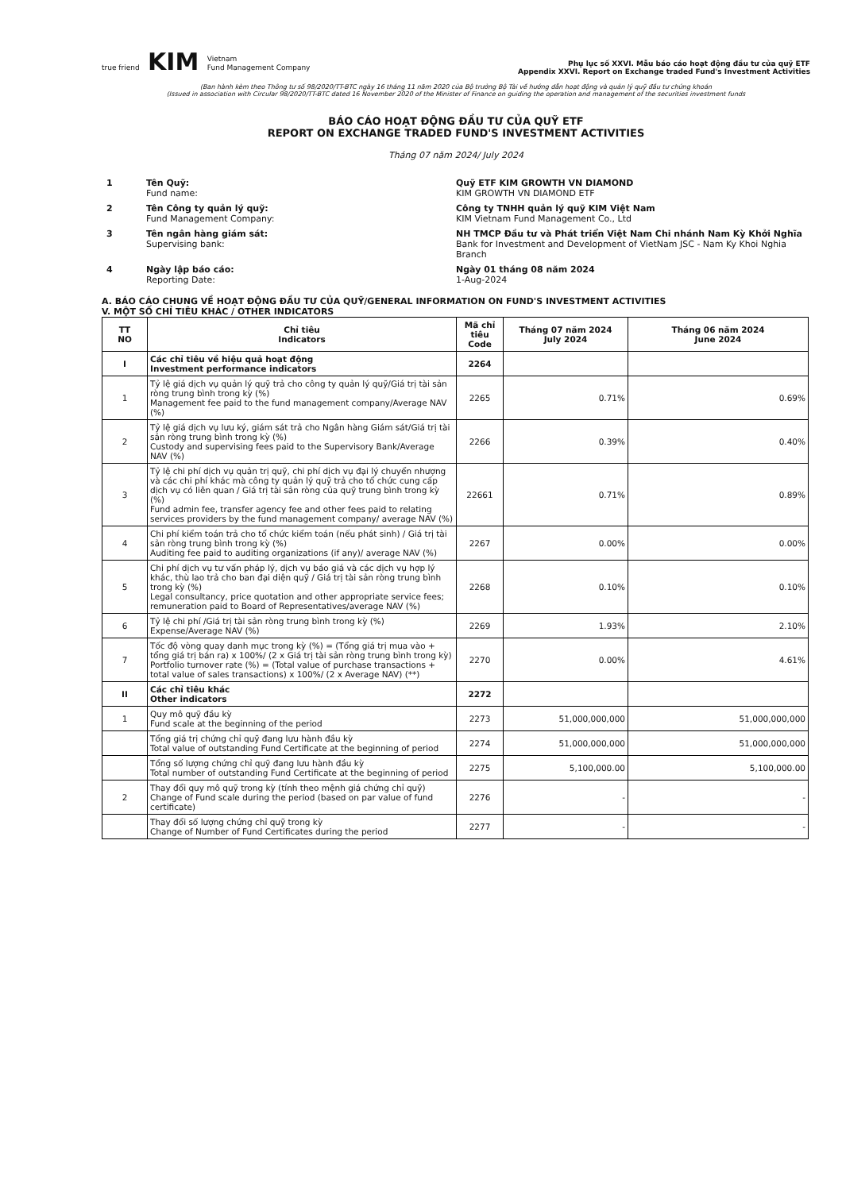true friend KIM Vietnam
Fund Management Company
Phụ lục số XXVI. Mẫu báo cáo hoạt động đầu tư của quỹ ETF
Appendix XXVI. Report on Exchange traded Fund's Investment Activities
(Ban hành kèm theo Thông tư số 98/2020/TT-BTC ngày 16 tháng 11 năm 2020 của Bộ trưởng Bộ Tài về hướng dẫn hoạt động và quản lý quỹ đầu tư chứng khoán
(Issued in association with Circular 98/2020/TT-BTC dated 16 November 2020 of the Minister of Finance on guiding the operation and management of the securities investment funds
BÁO CÁO HOẠT ĐỘNG ĐẦU TƯ CỦA QUỸ ETF
REPORT ON EXCHANGE TRADED FUND'S INVESTMENT ACTIVITIES
Tháng 07 năm 2024/ July 2024
| 1 | Tên Quỹ: Fund name: | Quỹ ETF KIM GROWTH VN DIAMOND KIM GROWTH VN DIAMOND ETF |
| 2 | Tên Công ty quản lý quỹ: Fund Management Company: | Công ty TNHH quản lý quỹ KIM Việt Nam KIM Vietnam Fund Management Co., Ltd |
| 3 | Tên ngân hàng giám sát: Supervising bank: | NH TMCP Đầu tư và Phát triển Việt Nam Chi nhánh Nam Kỳ Khởi Nghĩa Bank for Investment and Development of VietNam JSC - Nam Ky Khoi Nghia Branch |
| 4 | Ngày lập báo cáo: Reporting Date: | Ngày 01 tháng 08 năm 2024 1-Aug-2024 |
A. BÁO CÁO CHUNG VỀ HOẠT ĐỘNG ĐẦU TƯ CỦA QUỸ/GENERAL INFORMATION ON FUND'S INVESTMENT ACTIVITIES
V. MỘT SỐ CHỈ TIÊU KHÁC / OTHER INDICATORS
| TT NO | Chỉ tiêu Indicators | Mã chỉ tiêu Code | Tháng 07 năm 2024 July 2024 | Tháng 06 năm 2024 June 2024 |
| --- | --- | --- | --- | --- |
| I | Các chỉ tiêu về hiệu quả hoạt động Investment performance indicators | 2264 | | |
| 1 | Tỷ lệ giá dịch vụ quản lý quỹ trả cho công ty quản lý quỹ/Giá trị tài sản ròng trung bình trong kỳ (%) Management fee paid to the fund management company/Average NAV (%) | 2265 | 0.71% | 0.69% |
| 2 | Tỷ lệ giá dịch vụ lưu ký, giám sát trả cho Ngân hàng Giám sát/Giá trị tài sản ròng trung bình trong kỳ (%) Custody and supervising fees paid to the Supervisory Bank/Average NAV (%) | 2266 | 0.39% | 0.40% |
| 3 | Tỷ lệ chi phí dịch vụ quản trị quỹ, chi phí dịch vụ đại lý chuyển nhượng và các chi phí khác mà công ty quản lý quỹ trả cho tổ chức cung cấp dịch vụ có liên quan / Giá trị tài sản ròng của quỹ trung bình trong kỳ (%) Fund admin fee, transfer agency fee and other fees paid to relating services providers by the fund management company/ average NAV (%) | 22661 | 0.71% | 0.89% |
| 4 | Chi phí kiểm toán trả cho tổ chức kiểm toán (nếu phát sinh) / Giá trị tài sản ròng trung bình trong kỳ (%) Auditing fee paid to auditing organizations (if any)/ average NAV (%) | 2267 | 0.00% | 0.00% |
| 5 | Chi phí dịch vụ tư vấn pháp lý, dịch vụ báo giá và các dịch vụ hợp lý khác, thù lao trả cho ban đại diện quỹ / Giá trị tài sản ròng trung bình trong kỳ (%) Legal consultancy, price quotation and other appropriate service fees; remuneration paid to Board of Representatives/average NAV (%) | 2268 | 0.10% | 0.10% |
| 6 | Tỷ lệ chi phí /Giá trị tài sản ròng trung bình trong kỳ (%) Expense/Average NAV (%) | 2269 | 1.93% | 2.10% |
| 7 | Tốc độ vòng quay danh mục trong kỳ (%) = (Tổng giá trị mua vào + tổng giá trị bán ra) x 100%/ (2 x Giá trị tài sản ròng trung bình trong kỳ) Portfolio turnover rate (%) = (Total value of purchase transactions + total value of sales transactions) x 100%/ (2 x Average NAV) (**) | 2270 | 0.00% | 4.61% |
| II | Các chỉ tiêu khác Other indicators | 2272 | | |
| 1 | Quy mô quỹ đầu kỳ Fund scale at the beginning of the period | 2273 | 51,000,000,000 | 51,000,000,000 |
| | Tổng giá trị chứng chỉ quỹ đang lưu hành đầu kỳ Total value of outstanding Fund Certificate at the beginning of period | 2274 | 51,000,000,000 | 51,000,000,000 |
| | Tổng số lượng chứng chỉ quỹ đang lưu hành đầu kỳ Total number of outstanding Fund Certificate at the beginning of period | 2275 | 5,100,000.00 | 5,100,000.00 |
| 2 | Thay đổi quy mô quỹ trong kỳ (tính theo mệnh giá chứng chỉ quỹ) Change of Fund scale during the period (based on par value of fund certificate) | 2276 | - | - |
| | Thay đổi số lượng chứng chỉ quỹ trong kỳ Change of Number of Fund Certificates during the period | 2277 | - | - |